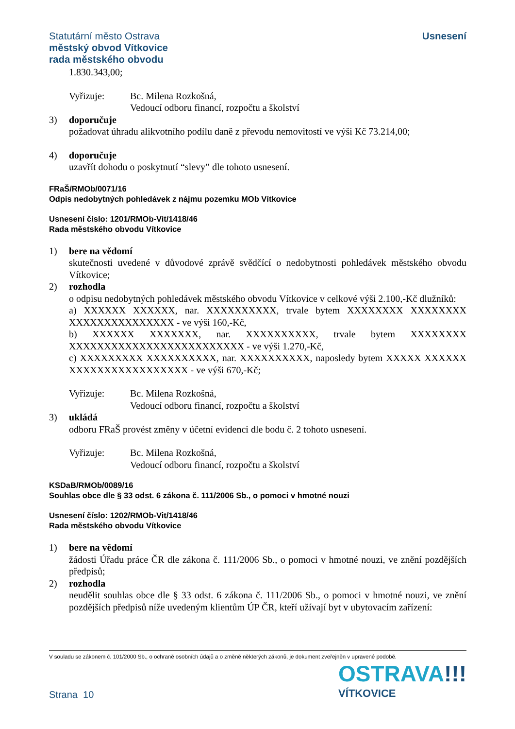Statutární město Ostrava
městský obvod Vítkovice
rada městského obvodu
Usnesení
1.830.343,00;
Vyřizuje: Bc. Milena Rozkošná,
Vedoucí odboru financí, rozpočtu a školství
3) doporučuje
požadovat úhradu alikvotního podílu daně z převodu nemovitostí ve výši Kč 73.214,00;
4) doporučuje
uzavřít dohodu o poskytnutí “slevy” dle tohoto usnesení.
FRaŠ/RMOb/0071/16
Odpis nedobytných pohledávek z nájmu pozemku MOb Vítkovice
Usnesení číslo: 1201/RMOb-Vit/1418/46
Rada městského obvodu Vítkovice
1) bere na vědomí
skutečnosti uvedené v důvodové zprávě svědčící o nedobytnosti pohledávek městského obvodu Vítkovice;
2) rozhodla
o odpisu nedobytných pohledávek městského obvodu Vítkovice v celkové výši 2.100,-Kč dlužníků:
a) XXXXXX XXXXXX, nar. XXXXXXXXXX, trvale bytem XXXXXXXX XXXXXXXX XXXXXXXXXXXXXXX - ve výši 160,-Kč,
b) XXXXXX XXXXXXX, nar. XXXXXXXXXX, trvale bytem XXXXXXXX XXXXXXXXXXXXXXXXXXXXXXXXX - ve výši 1.270,-Kč,
c) XXXXXXXXX XXXXXXXXXX, nar. XXXXXXXXXX, naposledy bytem XXXXX XXXXXX XXXXXXXXXXXXXXXXX - ve výši 670,-Kč;
Vyřizuje: Bc. Milena Rozkošná,
Vedoucí odboru financí, rozpočtu a školství
3) ukládá
odboru FRaŠ provést změny v účetní evidenci dle bodu č. 2 tohoto usnesení.
Vyřizuje: Bc. Milena Rozkošná,
Vedoucí odboru financí, rozpočtu a školství
KSDaB/RMOb/0089/16
Souhlas obce dle § 33 odst. 6 zákona č. 111/2006 Sb., o pomoci v hmotné nouzi
Usnesení číslo: 1202/RMOb-Vit/1418/46
Rada městského obvodu Vítkovice
1) bere na vědomí
žádosti Úřadu práce ČR dle zákona č. 111/2006 Sb., o pomoci v hmotné nouzi, ve znění pozdějších předpisů;
2) rozhodla
neudělit souhlas obce dle § 33 odst. 6 zákona č. 111/2006 Sb., o pomoci v hmotné nouzi, ve znění pozdějších předpisů níže uvedeným klientům ÚP ČR, kteří užívají byt v ubytovacím zařízení:
V souladu se zákonem č. 101/2000 Sb., o ochraně osobních údajů a o změně některých zákonů, je dokument zveřejněn v upravené podobě.
OSTRAVA!!!
VÍTKOVICE
Strana 10